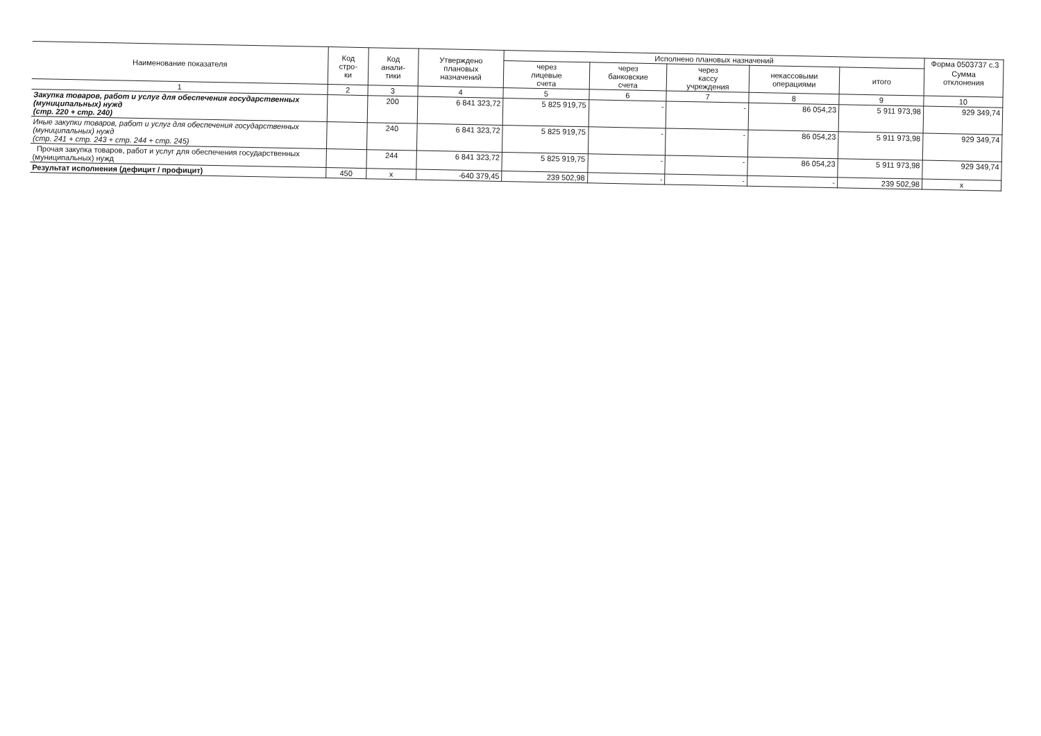Форма 0503737 с.3
| Наименование показателя | Код стро- ки | Код анали- тики | Утверждено плановых назначений | Исполнено плановых назначений | | | | | Сумма отклонения |
| --- | --- | --- | --- | --- | --- | --- | --- | --- | --- |
| | | | | через лицевые счета | через банковские счета | через кассу учреждения | некассовыми операциями | итого | |
| 1 | 2 | 3 | 4 | 5 | 6 | 7 | 8 | 9 | 10 |
| Закупка товаров, работ и услуг для обеспечения государственных (муниципальных) нужд (стр. 220 + стр. 240) | | 200 | 6 841 323,72 | 5 825 919,75 | - | - | 86 054,23 | 5 911 973,98 | 929 349,74 |
| Иные закупки товаров, работ и услуг для обеспечения государственных (муниципальных) нужд (стр. 241 + стр. 243 + стр. 244 + стр. 245) | | 240 | 6 841 323,72 | 5 825 919,75 | - | - | 86 054,23 | 5 911 973,98 | 929 349,74 |
| Прочая закупка товаров, работ и услуг для обеспечения государственных (муниципальных) нужд | | 244 | 6 841 323,72 | 5 825 919,75 | - | - | 86 054,23 | 5 911 973,98 | 929 349,74 |
| Результат исполнения (дефицит / профицит) | 450 | x | -640 379,45 | 239 502,98 | - | - | - | 239 502,98 | x |